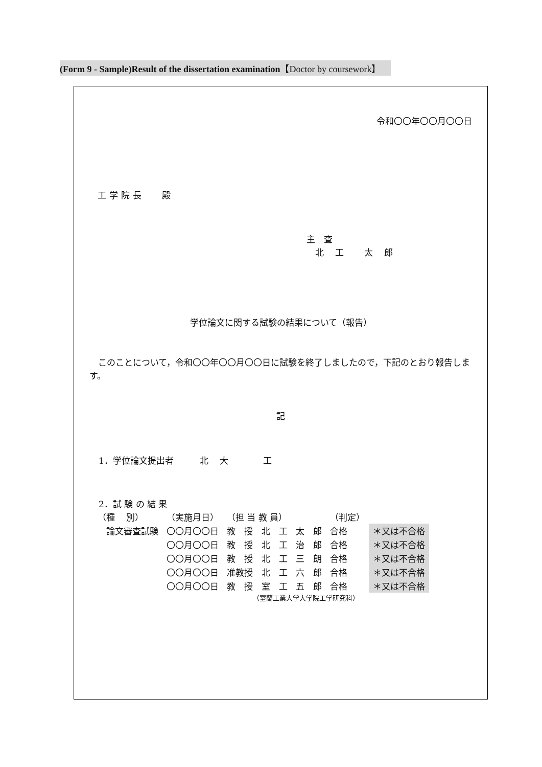(Form 9 - Sample)Result of the dissertation examination【Doctor by coursework】
令和〇〇年〇〇月〇〇日
工学院長　 殿
主　査
　北　 工　　 太　 郎
学位論文に関する試験の結果について（報告）
このことについて，令和〇〇年〇〇月〇〇日に試験を終了しましたので，下記のとおり報告します。
記
1．学位論文提出者　　　北　 大　　　　工
2．試 験 の 結 果
| （種 別） | （実施月日） | （担 当 教 員） | | （判定） | |
| 論文審査試験 | 〇〇月〇〇日 | 教 授 北 工 | 太 郎 | 合格 | ＊又は不合格 |
| | 〇〇月〇〇日 | 教 授 北 工 | 治 郎 | 合格 | ＊又は不合格 |
| | 〇〇月〇〇日 | 教 授 北 工 | 三 朗 | 合格 | ＊又は不合格 |
| | 〇〇月〇〇日 | 准教授 北 工 | 六 郎 | 合格 | ＊又は不合格 |
| | 〇〇月〇〇日 | 教 授 室 工 | 五 郎 | 合格 | ＊又は不合格 |
（室蘭工業大学大学院工学研究科）